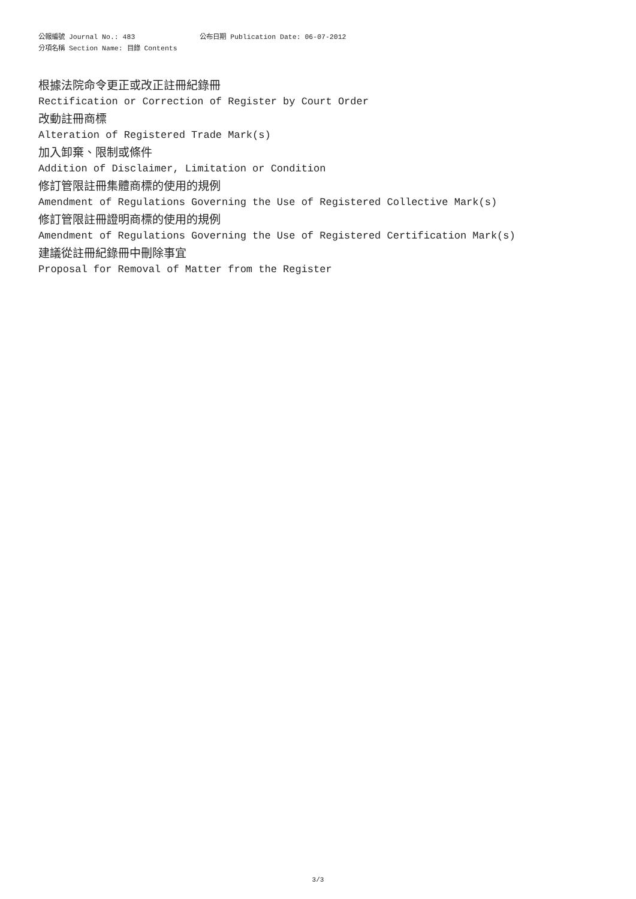公報編號 Journal No.: 483 公布日期 Publication Date: 06-07-2012
分項名稱 Section Name: 目錄 Contents
根據法院命令更正或改正註冊紀錄冊
Rectification or Correction of Register by Court Order
改動註冊商標
Alteration of Registered Trade Mark(s)
加入卸棄、限制或條件
Addition of Disclaimer, Limitation or Condition
修訂管限註冊集體商標的使用的規例
Amendment of Regulations Governing the Use of Registered Collective Mark(s)
修訂管限註冊證明商標的使用的規例
Amendment of Regulations Governing the Use of Registered Certification Mark(s)
建議從註冊紀錄冊中刪除事宜
Proposal for Removal of Matter from the Register
3/3